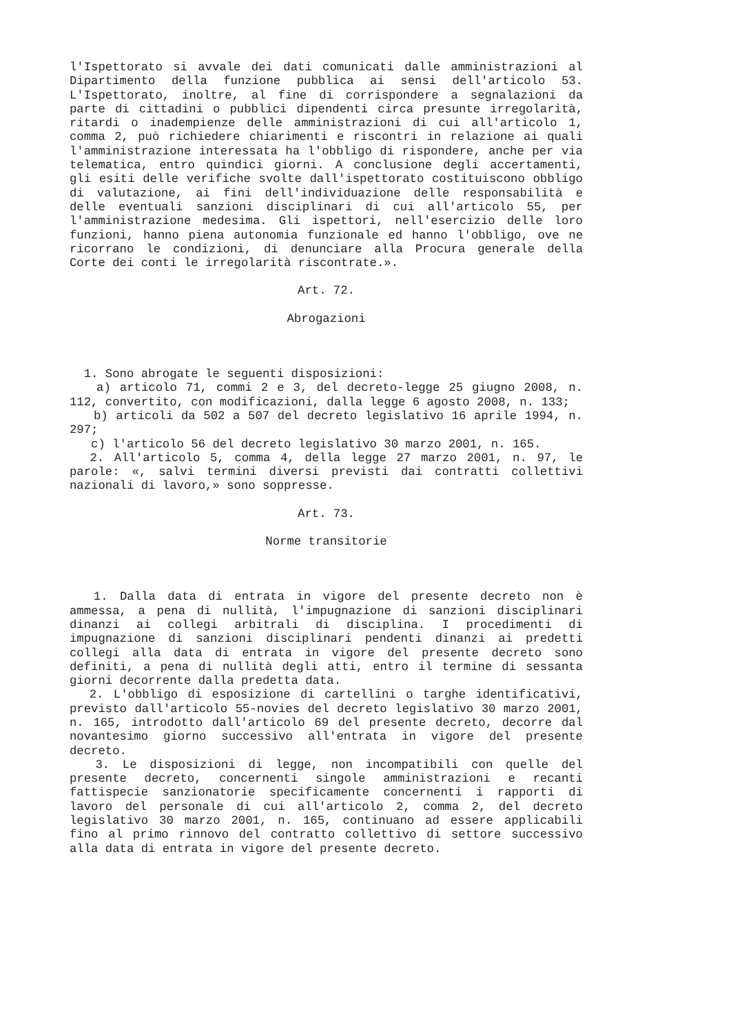l'Ispettorato si avvale dei dati comunicati dalle amministrazioni al Dipartimento della funzione pubblica ai sensi dell'articolo 53. L'Ispettorato, inoltre, al fine di corrispondere a segnalazioni da parte di cittadini o pubblici dipendenti circa presunte irregolarità, ritardi o inadempienze delle amministrazioni di cui all'articolo 1, comma 2, può richiedere chiarimenti e riscontri in relazione ai quali l'amministrazione interessata ha l'obbligo di rispondere, anche per via telematica, entro quindici giorni. A conclusione degli accertamenti, gli esiti delle verifiche svolte dall'ispettorato costituiscono obbligo di valutazione, ai fini dell'individuazione delle responsabilità e delle eventuali sanzioni disciplinari di cui all'articolo 55, per l'amministrazione medesima. Gli ispettori, nell'esercizio delle loro funzioni, hanno piena autonomia funzionale ed hanno l'obbligo, ove ne ricorrano le condizioni, di denunciare alla Procura generale della Corte dei conti le irregolarità riscontrate.».
Art. 72.
Abrogazioni
1. Sono abrogate le seguenti disposizioni:
a) articolo 71, commi 2 e 3, del decreto-legge 25 giugno 2008, n. 112, convertito, con modificazioni, dalla legge 6 agosto 2008, n. 133;
b) articoli da 502 a 507 del decreto legislativo 16 aprile 1994, n. 297;
c) l'articolo 56 del decreto legislativo 30 marzo 2001, n. 165.
2. All'articolo 5, comma 4, della legge 27 marzo 2001, n. 97, le parole: «, salvi termini diversi previsti dai contratti collettivi nazionali di lavoro,» sono soppresse.
Art. 73.
Norme transitorie
1. Dalla data di entrata in vigore del presente decreto non è ammessa, a pena di nullità, l'impugnazione di sanzioni disciplinari dinanzi ai collegi arbitrali di disciplina. I procedimenti di impugnazione di sanzioni disciplinari pendenti dinanzi ai predetti collegi alla data di entrata in vigore del presente decreto sono definiti, a pena di nullità degli atti, entro il termine di sessanta giorni decorrente dalla predetta data.
2. L'obbligo di esposizione di cartellini o targhe identificativi, previsto dall'articolo 55-novies del decreto legislativo 30 marzo 2001, n. 165, introdotto dall'articolo 69 del presente decreto, decorre dal novantesimo giorno successivo all'entrata in vigore del presente decreto.
3. Le disposizioni di legge, non incompatibili con quelle del presente decreto, concernenti singole amministrazioni e recanti fattispecie sanzionatorie specificamente concernenti i rapporti di lavoro del personale di cui all'articolo 2, comma 2, del decreto legislativo 30 marzo 2001, n. 165, continuano ad essere applicabili fino al primo rinnovo del contratto collettivo di settore successivo alla data di entrata in vigore del presente decreto.